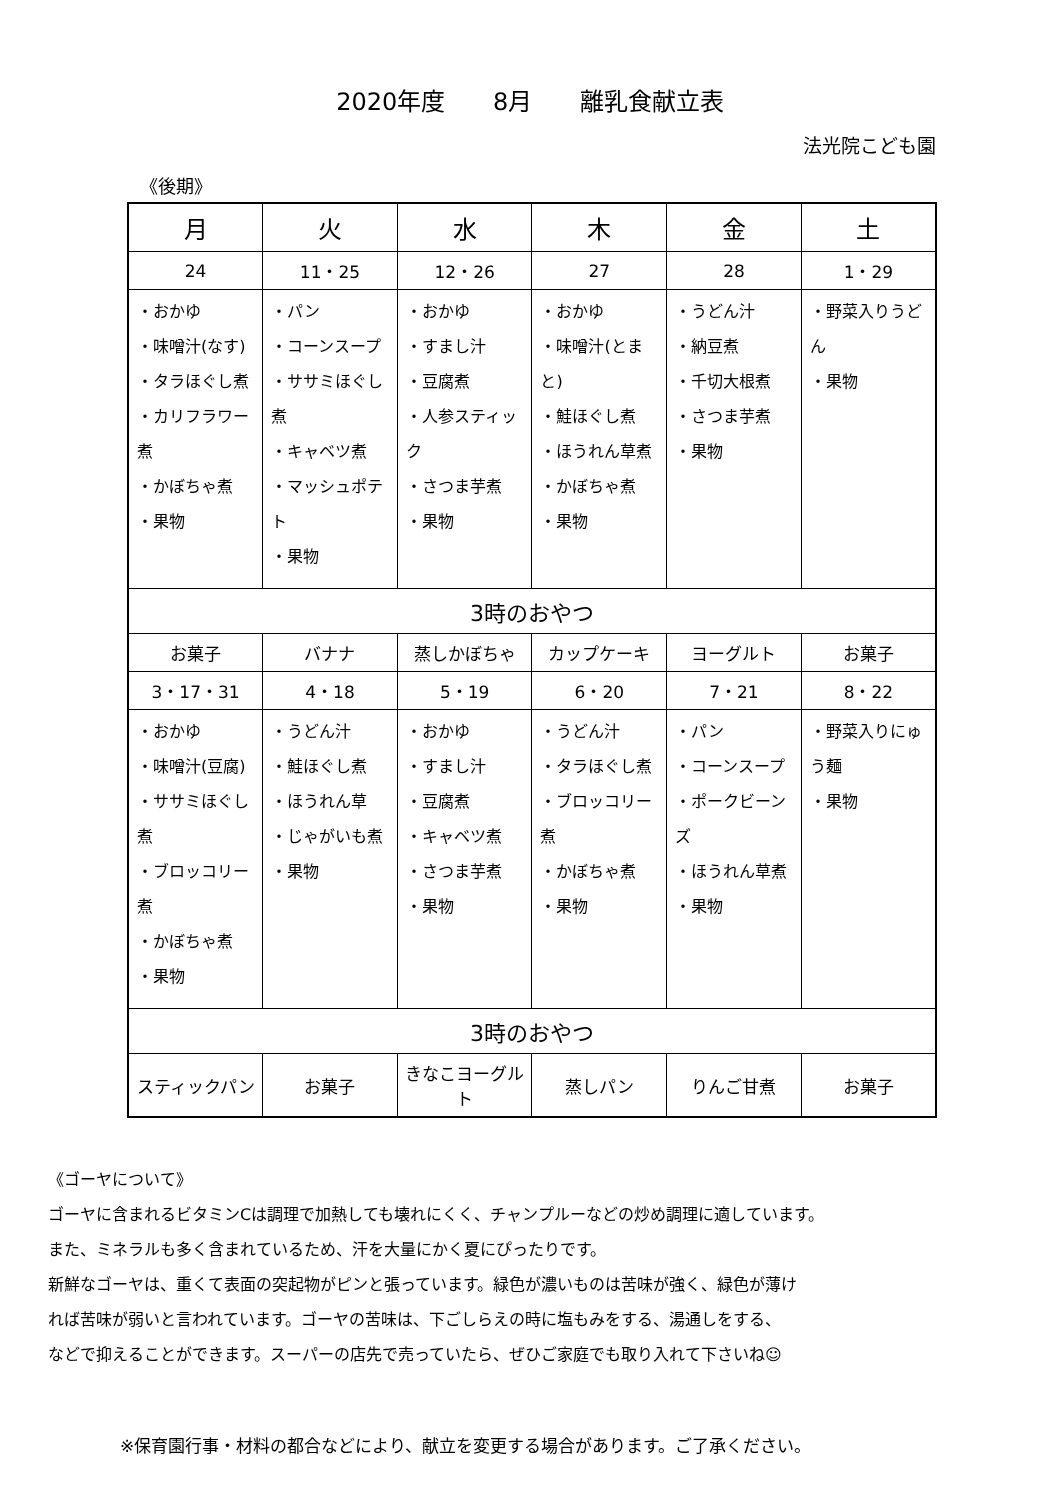2020年度 8月 離乳食献立表
法光院こども園
《後期》
| 月 | 火 | 水 | 木 | 金 | 土 |
| --- | --- | --- | --- | --- | --- |
| 24 | 11・25 | 12・26 | 27 | 28 | 1・29 |
| ・おかゆ ・味噌汁(なす) ・タラほぐし煮 ・カリフラワー煮 ・かぼちゃ煮 ・果物 | ・パン ・コーンスープ ・ササミほぐし煮 ・キャベツ煮 ・マッシュポテト ・果物 | ・おかゆ ・すまし汁 ・豆腐煮 ・人参スティック ・さつま芋煮 ・果物 | ・おかゆ ・味噌汁(とまと) ・鮭ほぐし煮 ・ほうれん草煮 ・かぼちゃ煮 ・果物 | ・うどん汁 ・納豆煮 ・千切大根煮 ・さつま芋煮 ・果物 | ・野菜入りうどん ・果物 |
| 3時のおやつ | | | | | |
| お菓子 | バナナ | 蒸しかぼちゃ | カップケーキ | ヨーグルト | お菓子 |
| 3・17・31 | 4・18 | 5・19 | 6・20 | 7・21 | 8・22 |
| ・おかゆ ・味噌汁(豆腐) ・ササミほぐし煮 ・ブロッコリー煮 ・かぼちゃ煮 ・果物 | ・うどん汁 ・鮭ほぐし煮 ・ほうれん草 ・じゃがいも煮 ・果物 | ・おかゆ ・すまし汁 ・豆腐煮 ・キャベツ煮 ・さつま芋煮 ・果物 | ・うどん汁 ・タラほぐし煮 ・ブロッコリー煮 ・かぼちゃ煮 ・果物 | ・パン ・コーンスープ ・ポークビーンズ ・ほうれん草煮 ・果物 | ・野菜入りにゅう麺 ・果物 |
| 3時のおやつ | | | | | |
| スティックパン | お菓子 | きなこヨーグルト | 蒸しパン | りんご甘煮 | お菓子 |
《ゴーヤについて》
ゴーヤに含まれるビタミンCは調理で加熱しても壊れにくく、チャンプルーなどの炒め調理に適しています。
また、ミネラルも多く含まれているため、汗を大量にかく夏にぴったりです。
新鮮なゴーヤは、重くて表面の突起物がピンと張っています。緑色が濃いものは苦味が強く、緑色が薄け
れば苦味が弱いと言われています。ゴーヤの苦味は、下ごしらえの時に塩もみをする、湯通しをする、
などで抑えることができます。スーパーの店先で売っていたら、ぜひご家庭でも取り入れて下さいね☺
※保育園行事・材料の都合などにより、献立を変更する場合があります。ご了承ください。